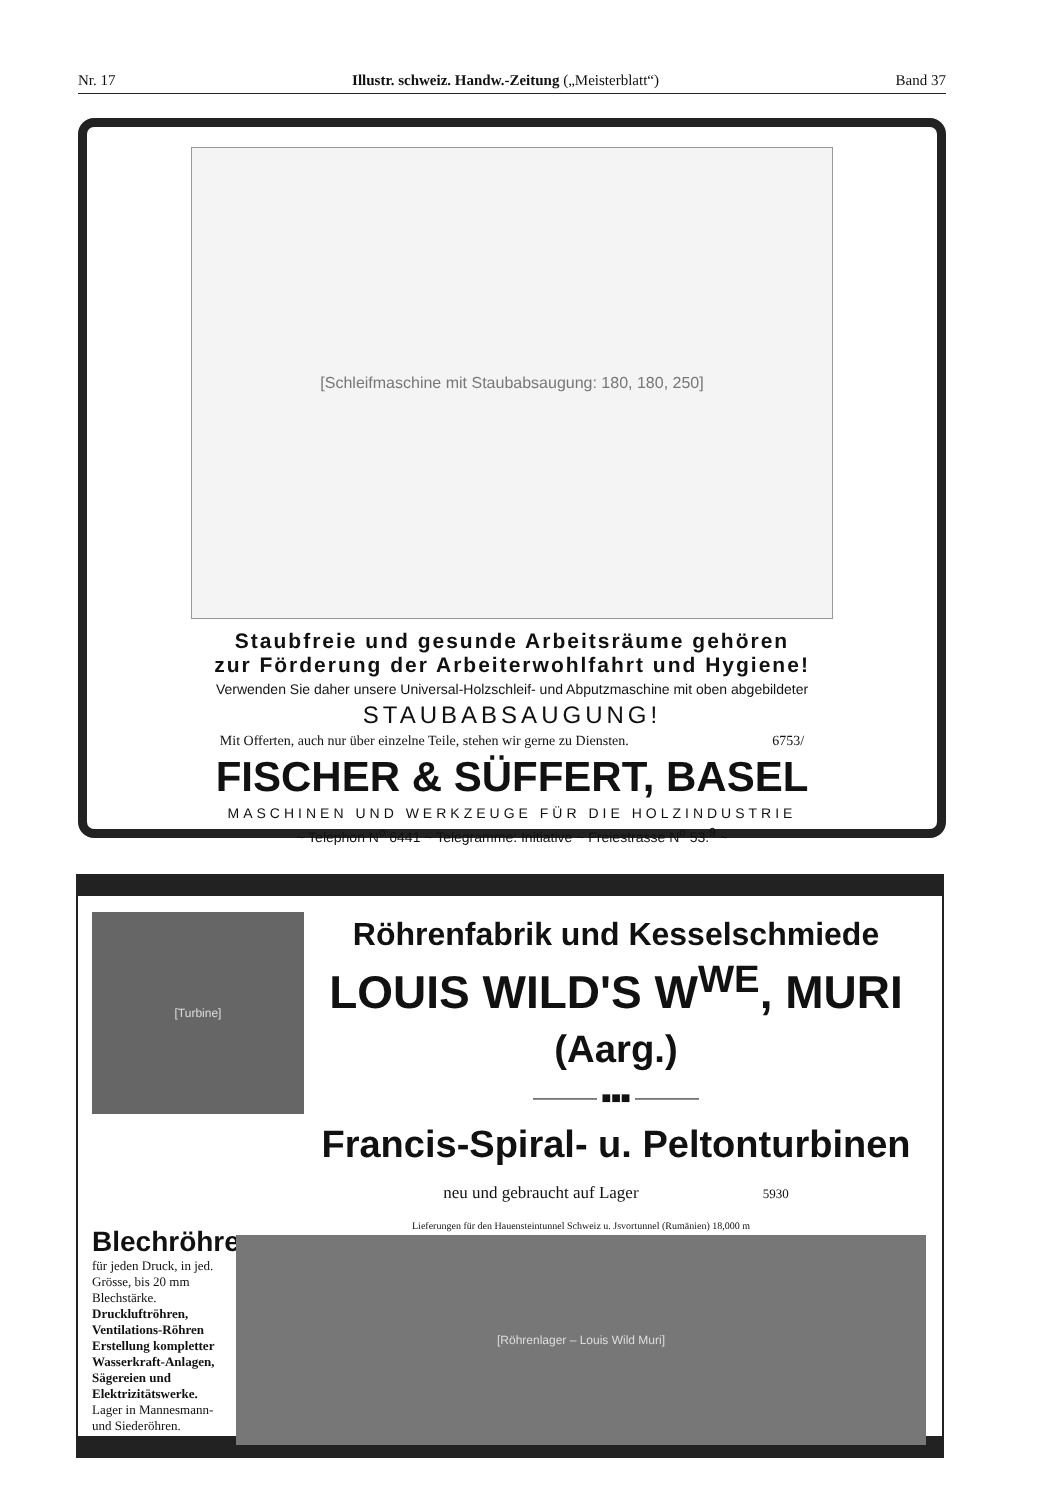Nr. 17 Illustr. schweiz. Handw.-Zeitung („Meisterblatt“) Band 37
[Schleifmaschine mit Staubabsaugung: 180, 180, 250]
Staubfreie und gesunde Arbeitsräume gehören
zur Förderung der Arbeiterwohlfahrt und Hygiene!
Verwenden Sie daher unsere Universal-Holzschleif- und Abputzmaschine mit oben abgebildeter
STAUBABSAUGUNG!
Mit Offerten, auch nur über einzelne Teile, stehen wir gerne zu Diensten. 6753/
FISCHER & SÜFFERT, BASEL
MASCHINEN UND WERKZEUGE FÜR DIE HOLZINDUSTRIE
~ Telephon N<sup>o</sup> 6441 ~ Telegramme: Initiative ~ Freiestrasse N<sup>o</sup> 53.<sup>9</sup> ~
[Turbine]
Röhrenfabrik und Kesselschmiede
LOUIS WILD'S W<sup>WE</sup>, MURI (Aarg.)
———— ■■■ ————
Francis-Spiral- u. Peltonturbinen
neu und gebraucht auf Lager 5930
Blechröhren
für jeden Druck, in jed. Grösse, bis 20 mm Blechstärke. Druckluftröhren, Ventilations-Röhren Erstellung kompletter Wasserkraft-Anlagen, Sägereien und Elektrizitätswerke.
Lager in Mannesmann- und Siederöhren.
Lieferungen für den Hauensteintunnel Schweiz u. Jsvortunnel (Rumänien) 18,000 m
[Röhrenlager – Louis Wild Muri]